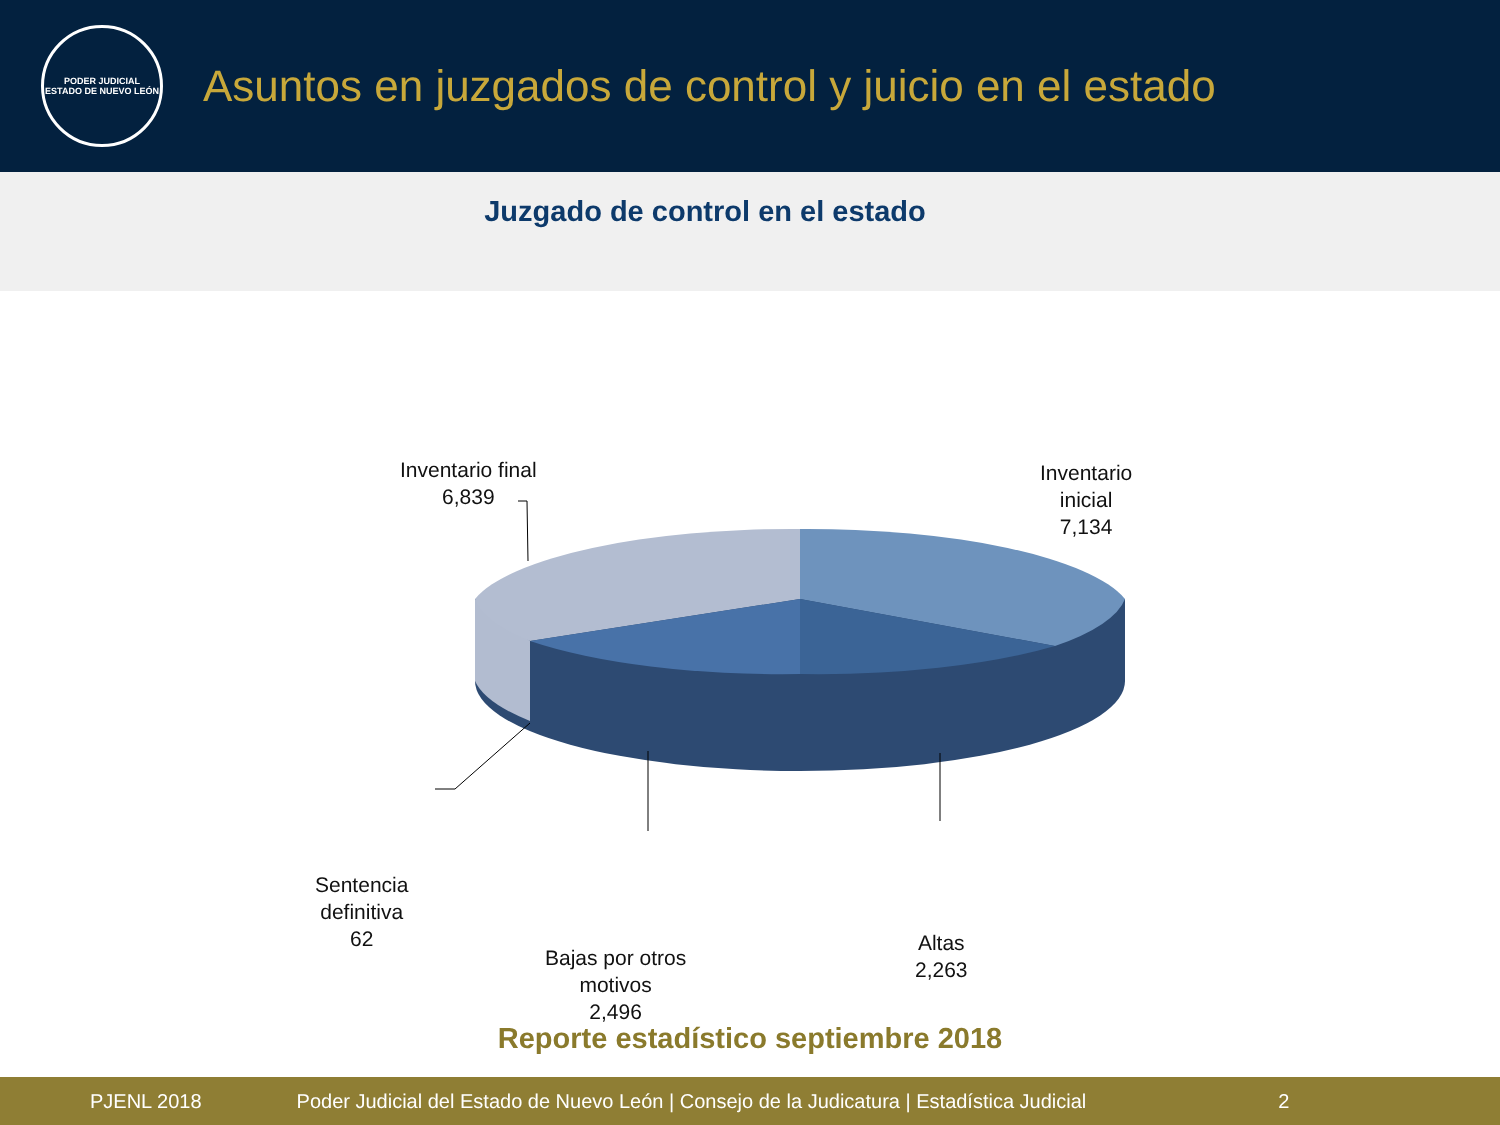PODER JUDICIAL
ESTADO DE NUEVO LEÓN
Asuntos en juzgados de control y juicio en el estado
Juzgado de control en el estado
Inventario final
6,839
Inventario
inicial
7,134
Sentencia
definitiva
62
Bajas por otros
motivos
2,496
Altas
2,263
Reporte estadístico septiembre 2018
PJENL 2018 Poder Judicial del Estado de Nuevo León | Consejo de la Judicatura | Estadística Judicial 2